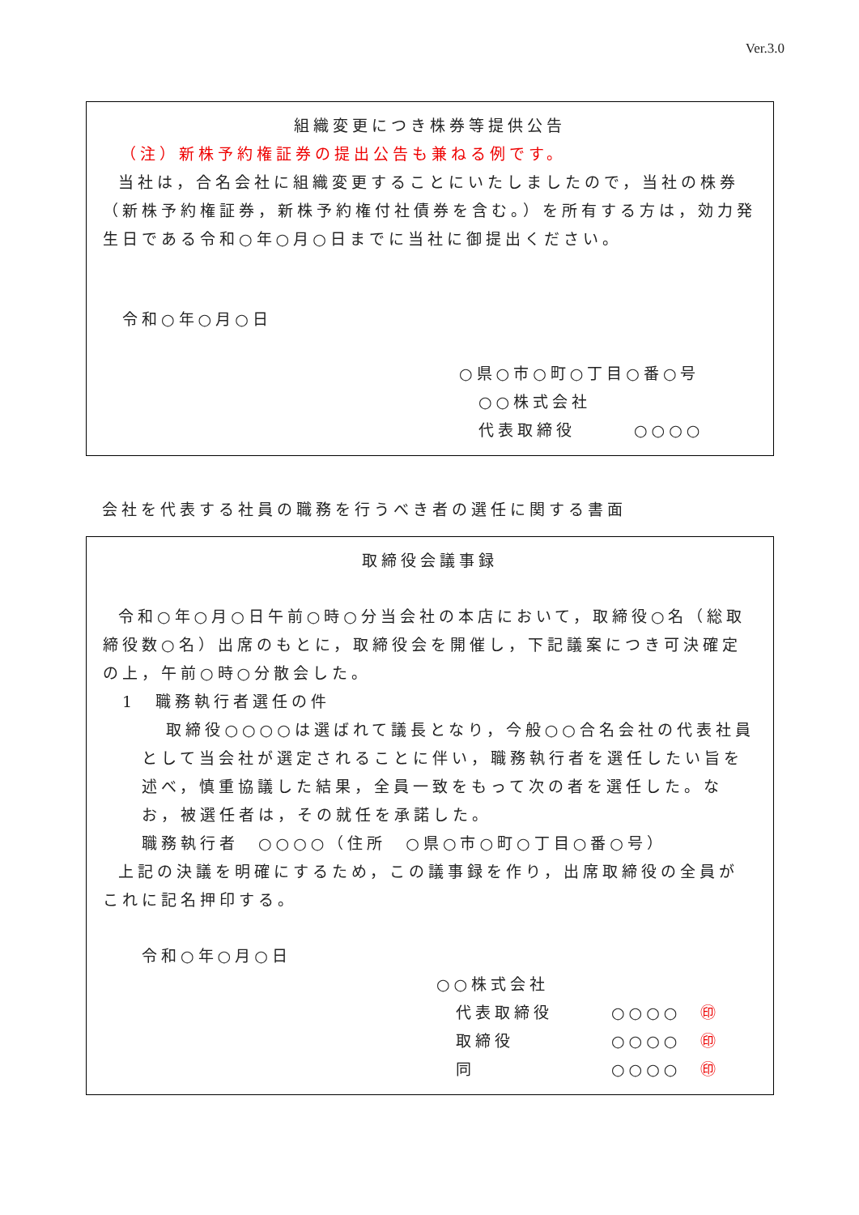Ver.3.0
組織変更につき株券等提供公告
（注）新株予約権証券の提出公告も兼ねる例です。
当社は，合名会社に組織変更することにいたしましたので，当社の株券（新株予約権証券，新株予約権付社債券を含む。）を所有する方は，効力発生日である令和○年○月○日までに当社に御提出ください。
令和○年○月○日
○県○市○町○丁目○番○号
○○株式会社
代表取締役　　　○○○○
会社を代表する社員の職務を行うべき者の選任に関する書面
取締役会議事録
令和○年○月○日午前○時○分当会社の本店において，取締役○名（総取締役数○名）出席のもとに，取締役会を開催し，下記議案につき可決確定の上，午前○時○分散会した。
1　職務執行者選任の件
取締役○○○○は選ばれて議長となり，今般○○合名会社の代表社員として当会社が選定されることに伴い，職務執行者を選任したい旨を述べ，慎重協議した結果，全員一致をもって次の者を選任した。なお，被選任者は，その就任を承諾した。
職務執行者　○○○○（住所　○県○市○町○丁目○番○号）
上記の決議を明確にするため，この議事録を作り，出席取締役の全員がこれに記名押印する。
令和○年○月○日
○○株式会社
代表取締役　　　○○○○　㊞
取締役　　　　　○○○○　㊞
同　　　　　　　○○○○　㊞